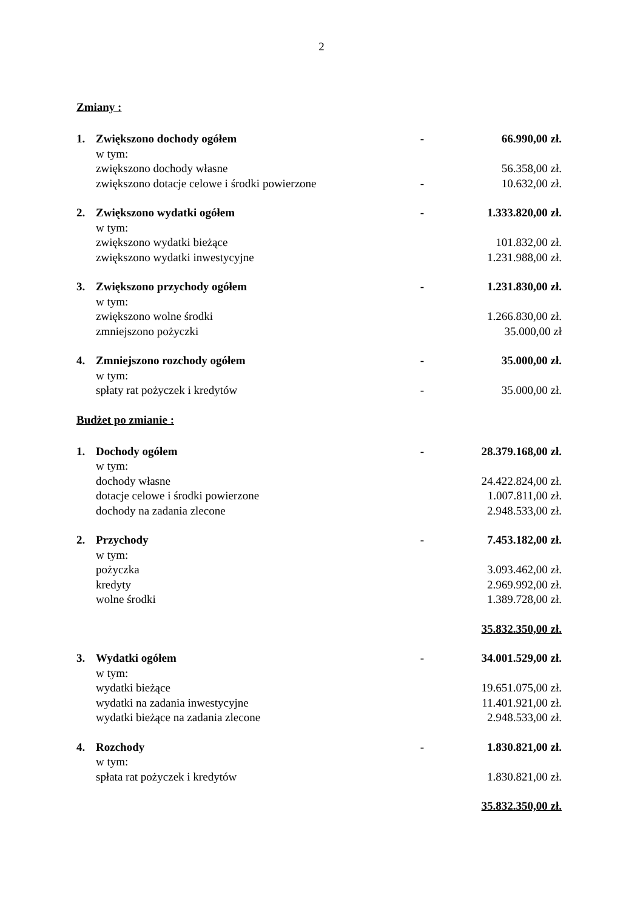2
Zmiany :
| 1. | Zwiększono dochody ogółem | - | 66.990,00 zł. |
| | w tym: | | |
| | zwiększono dochody własne | | 56.358,00 zł. |
| | zwiększono dotacje celowe i środki powierzone | - | 10.632,00 zł. |
| 2. | Zwiększono wydatki ogółem | - | 1.333.820,00 zł. |
| | w tym: | | |
| | zwiększono wydatki bieżące | | 101.832,00 zł. |
| | zwiększono wydatki inwestycyjne | | 1.231.988,00 zł. |
| 3. | Zwiększono przychody ogółem | - | 1.231.830,00 zł. |
| | w tym: | | |
| | zwiększono wolne środki | | 1.266.830,00 zł. |
| | zmniejszono pożyczki | | 35.000,00 zł |
| 4. | Zmniejszono rozchody ogółem | - | 35.000,00 zł. |
| | w tym: | | |
| | spłaty rat pożyczek i kredytów | - | 35.000,00 zł. |
Budżet po zmianie :
| 1. | Dochody ogółem | - | 28.379.168,00 zł. |
| | w tym: | | |
| | dochody własne | | 24.422.824,00 zł. |
| | dotacje celowe i środki powierzone | | 1.007.811,00 zł. |
| | dochody na zadania zlecone | | 2.948.533,00 zł. |
| 2. | Przychody | - | 7.453.182,00 zł. |
| | w tym: | | |
| | pożyczka | | 3.093.462,00 zł. |
| | kredyty | | 2.969.992,00 zł. |
| | wolne środki | | 1.389.728,00 zł. |
| | | | 35.832.350,00 zł. |
| 3. | Wydatki ogółem | - | 34.001.529,00 zł. |
| | w tym: | | |
| | wydatki bieżące | | 19.651.075,00 zł. |
| | wydatki na zadania inwestycyjne | | 11.401.921,00 zł. |
| | wydatki bieżące na zadania zlecone | | 2.948.533,00 zł. |
| 4. | Rozchody | - | 1.830.821,00 zł. |
| | w tym: | | |
| | spłata rat pożyczek i kredytów | | 1.830.821,00 zł. |
| | | | 35.832.350,00 zł. |